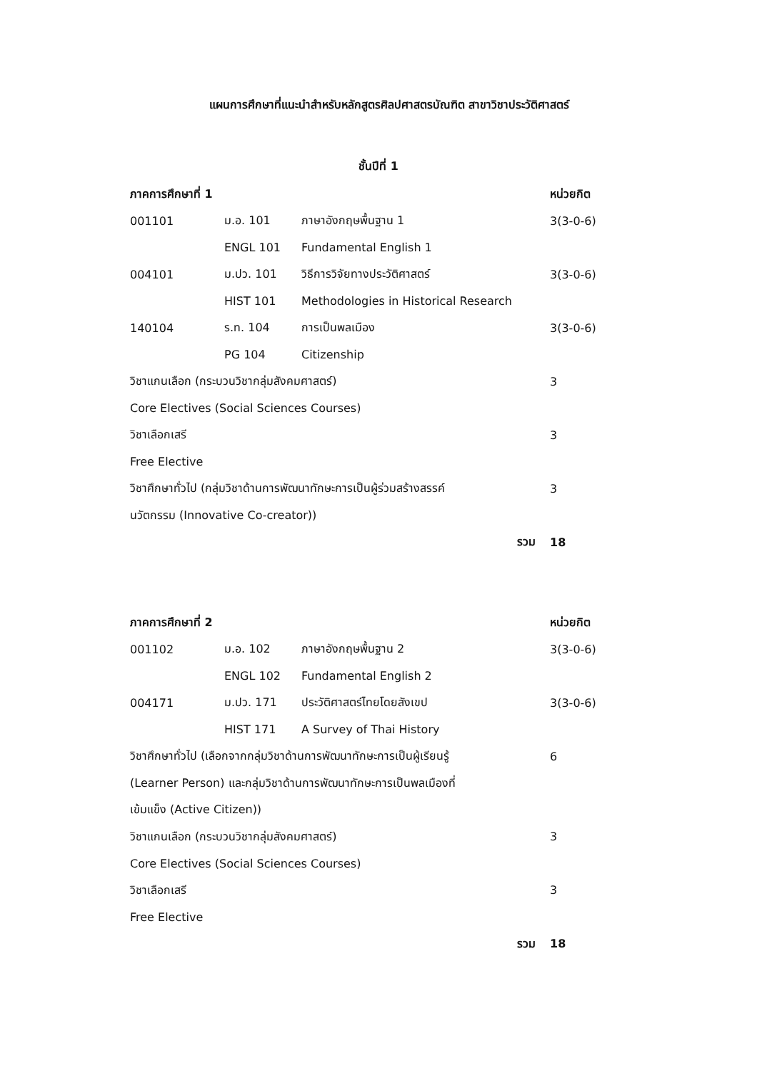แผนการศึกษาที่แนะนำสำหรับหลักสูตรศิลปศาสตรบัณฑิต สาขาวิชาประวัติศาสตร์
ชั้นปีที่ 1
| ภาคการศึกษาที่ 1 | | | หน่วยกิต |
| --- | --- | --- | --- |
| 001101 | ม.อ. 101 | ภาษาอังกฤษพื้นฐาน 1 | 3(3-0-6) |
| | ENGL 101 | Fundamental English 1 | |
| 004101 | ม.ปว. 101 | วิธีการวิจัยทางประวัติศาสตร์ | 3(3-0-6) |
| | HIST 101 | Methodologies in Historical Research | |
| 140104 | ร.ท. 104 | การเป็นพลเมือง | 3(3-0-6) |
| | PG 104 | Citizenship | |
| วิชาแกนเลือก (กระบวนวิชากลุ่มสังคมศาสตร์) | | | 3 |
| Core Electives (Social Sciences Courses) | | | |
| วิชาเลือกเสรี | | | 3 |
| Free Elective | | | |
| วิชาศึกษาทั่วไป (กลุ่มวิชาด้านการพัฒนาทักษะการเป็นผู้ร่วมสร้างสรรค์ | | | 3 |
| นวัตกรรม (Innovative Co-creator)) | | | |
| รวม | | | 18 |
| ภาคการศึกษาที่ 2 | | | หน่วยกิต |
| 001102 | ม.อ. 102 | ภาษาอังกฤษพื้นฐาน 2 | 3(3-0-6) |
| | ENGL 102 | Fundamental English 2 | |
| 004171 | ม.ปว. 171 | ประวัติศาสตร์ไทยโดยสังเขป | 3(3-0-6) |
| | HIST 171 | A Survey of Thai History | |
| วิชาศึกษาทั่วไป (เลือกจากกลุ่มวิชาด้านการพัฒนาทักษะการเป็นผู้เรียนรู้ | | | 6 |
| (Learner Person) และกลุ่มวิชาด้านการพัฒนาทักษะการเป็นพลเมืองที่ | | | |
| เข้มแข็ง (Active Citizen)) | | | |
| วิชาแกนเลือก (กระบวนวิชากลุ่มสังคมศาสตร์) | | | 3 |
| Core Electives (Social Sciences Courses) | | | |
| วิชาเลือกเสรี | | | 3 |
| Free Elective | | | |
| รวม | | | 18 |